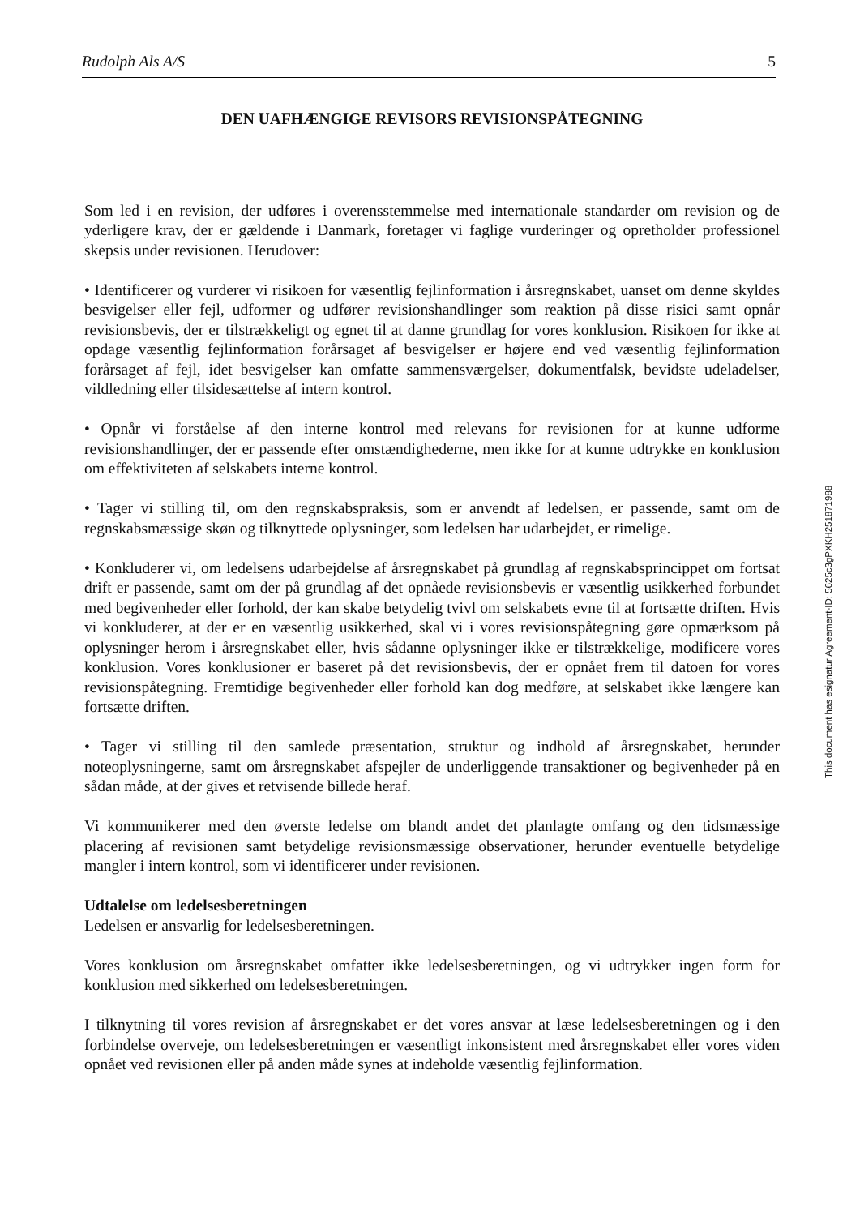Rudolph Als A/S 5
DEN UAFHÆNGIGE REVISORS REVISIONSPÅTEGNING
Som led i en revision, der udføres i overensstemmelse med internationale standarder om revision og de yderligere krav, der er gældende i Danmark, foretager vi faglige vurderinger og opretholder professionel skepsis under revisionen. Herudover:
• Identificerer og vurderer vi risikoen for væsentlig fejlinformation i årsregnskabet, uanset om denne skyldes besvigelser eller fejl, udformer og udfører revisionshandlinger som reaktion på disse risici samt opnår revisionsbevis, der er tilstrækkeligt og egnet til at danne grundlag for vores konklusion. Risikoen for ikke at opdage væsentlig fejlinformation forårsaget af besvigelser er højere end ved væsentlig fejlinformation forårsaget af fejl, idet besvigelser kan omfatte sammensværgelser, dokumentfalsk, bevidste udeladelser, vildledning eller tilsidesættelse af intern kontrol.
• Opnår vi forståelse af den interne kontrol med relevans for revisionen for at kunne udforme revisionshandlinger, der er passende efter omstændighederne, men ikke for at kunne udtrykke en konklusion om effektiviteten af selskabets interne kontrol.
• Tager vi stilling til, om den regnskabspraksis, som er anvendt af ledelsen, er passende, samt om de regnskabsmæssige skøn og tilknyttede oplysninger, som ledelsen har udarbejdet, er rimelige.
• Konkluderer vi, om ledelsens udarbejdelse af årsregnskabet på grundlag af regnskabsprincippet om fortsat drift er passende, samt om der på grundlag af det opnåede revisionsbevis er væsentlig usikkerhed forbundet med begivenheder eller forhold, der kan skabe betydelig tvivl om selskabets evne til at fortsætte driften. Hvis vi konkluderer, at der er en væsentlig usikkerhed, skal vi i vores revisionspåtegning gøre opmærksom på oplysninger herom i årsregnskabet eller, hvis sådanne oplysninger ikke er tilstrækkelige, modificere vores konklusion. Vores konklusioner er baseret på det revisionsbevis, der er opnået frem til datoen for vores revisionspåtegning. Fremtidige begivenheder eller forhold kan dog medføre, at selskabet ikke længere kan fortsætte driften.
• Tager vi stilling til den samlede præsentation, struktur og indhold af årsregnskabet, herunder noteoplysningerne, samt om årsregnskabet afspejler de underliggende transaktioner og begivenheder på en sådan måde, at der gives et retvisende billede heraf.
Vi kommunikerer med den øverste ledelse om blandt andet det planlagte omfang og den tidsmæssige placering af revisionen samt betydelige revisionsmæssige observationer, herunder eventuelle betydelige mangler i intern kontrol, som vi identificerer under revisionen.
Udtalelse om ledelsesberetningen
Ledelsen er ansvarlig for ledelsesberetningen.
Vores konklusion om årsregnskabet omfatter ikke ledelsesberetningen, og vi udtrykker ingen form for konklusion med sikkerhed om ledelsesberetningen.
I tilknytning til vores revision af årsregnskabet er det vores ansvar at læse ledelsesberetningen og i den forbindelse overveje, om ledelsesberetningen er væsentligt inkonsistent med årsregnskabet eller vores viden opnået ved revisionen eller på anden måde synes at indeholde væsentlig fejlinformation.
This document has esignatur Agreement-ID: 5625c3gPXKH251871988